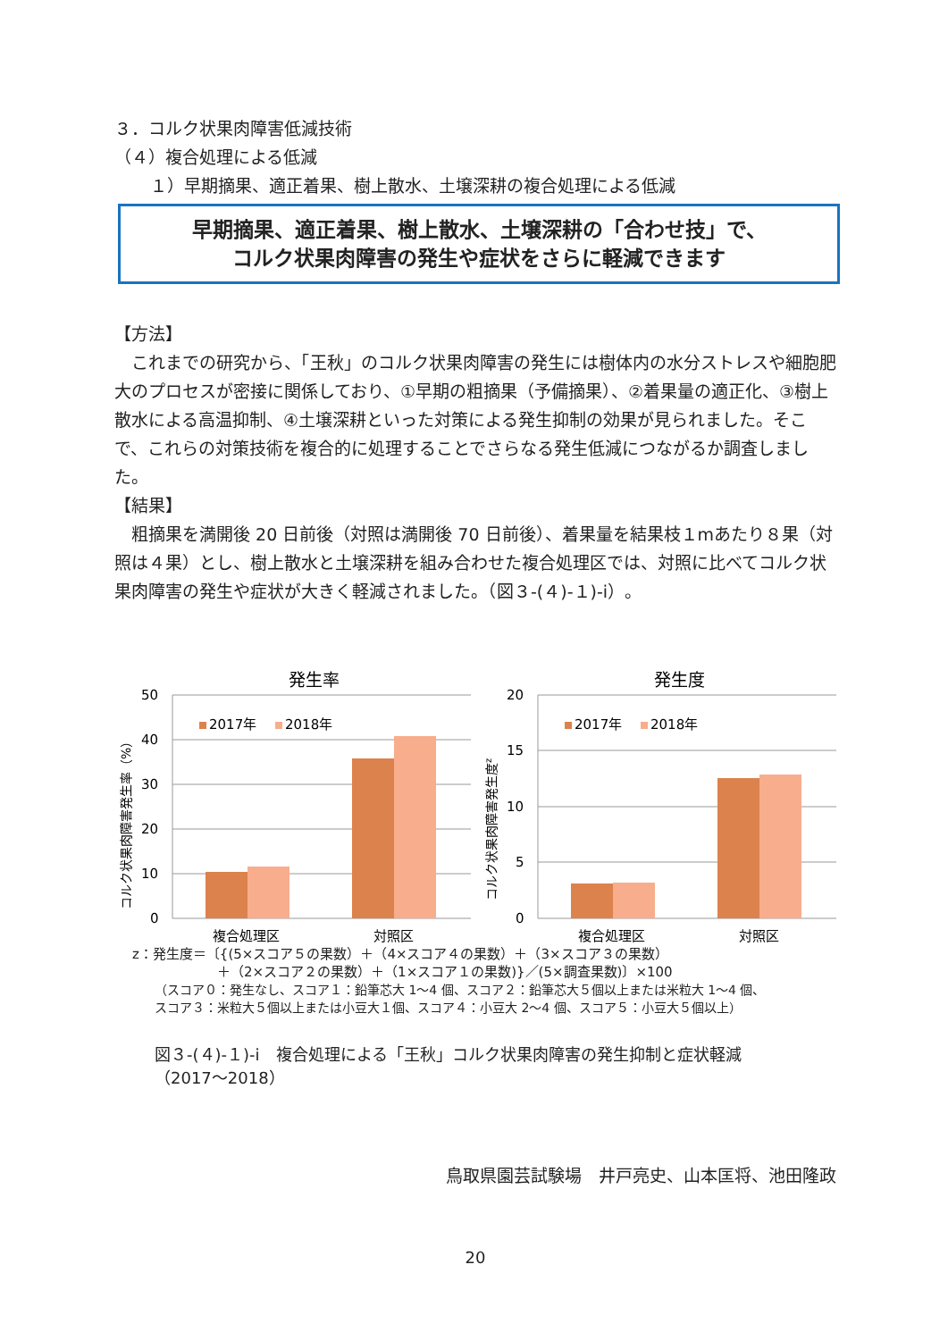３．コルク状果肉障害低減技術
（４）複合処理による低減
１）早期摘果、適正着果、樹上散水、土壌深耕の複合処理による低減
早期摘果、適正着果、樹上散水、土壌深耕の「合わせ技」で、
コルク状果肉障害の発生や症状をさらに軽減できます
【方法】
　これまでの研究から、「王秋」のコルク状果肉障害の発生には樹体内の水分ストレスや細胞肥大のプロセスが密接に関係しており、①早期の粗摘果（予備摘果）、②着果量の適正化、③樹上散水による高温抑制、④土壌深耕といった対策による発生抑制の効果が見られました。そこで、これらの対策技術を複合的に処理することでさらなる発生低減につながるか調査しました。
【結果】
　粗摘果を満開後 20 日前後（対照は満開後 70 日前後）、着果量を結果枝１mあたり８果（対照は４果）とし、樹上散水と土壌深耕を組み合わせた複合処理区では、対照に比べてコルク状果肉障害の発生や症状が大きく軽減されました。（図３-(４)-１)-ⅰ）。
発生率
50
40
30
20
10
0
2017年
2018年
複合処理区
対照区
コルク状果肉障害発生率（%）
発生度
20
15
10
5
0
2017年
2018年
複合処理区
対照区
コルク状果肉障害発生度z
z：発生度＝〔{(5×スコア５の果数）＋（4×スコア４の果数）＋（3×スコア３の果数）
＋（2×スコア２の果数）＋（1×スコア１の果数)}／(5×調査果数)〕×100
（スコア０：発生なし、スコア１：鉛筆芯大 1～4 個、スコア２：鉛筆芯大５個以上または米粒大 1～4 個、
スコア３：米粒大５個以上または小豆大１個、スコア４：小豆大 2～4 個、スコア５：小豆大５個以上）
図３-(４)-１)-ⅰ　複合処理による「王秋」コルク状果肉障害の発生抑制と症状軽減
（2017～2018）
鳥取県園芸試験場　井戸亮史、山本匡将、池田隆政
20